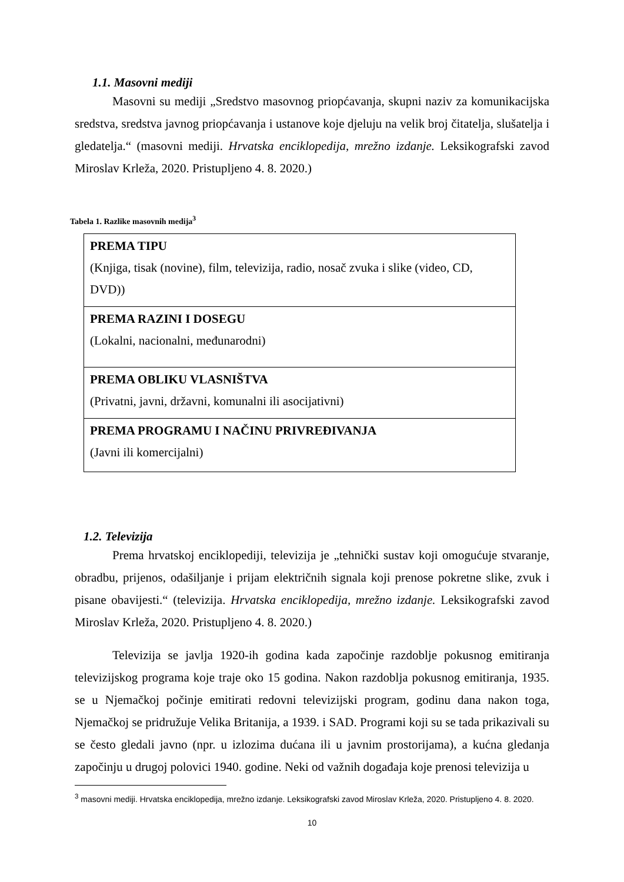1.1. Masovni mediji
Masovni su mediji „Sredstvo masovnog priopćavanja, skupni naziv za komunikacijska sredstva, sredstva javnog priopćavanja i ustanove koje djeluju na velik broj čitatelja, slušatelja i gledatelja.“ (masovni mediji. Hrvatska enciklopedija, mrežno izdanje. Leksikografski zavod Miroslav Krleža, 2020. Pristupljeno 4. 8. 2020.)
Tabela 1. Razlike masovnih medija<sup>3</sup>
| PREMA TIPU (Knjiga, tisak (novine), film, televizija, radio, nosač zvuka i slike (video, CD, DVD)) |
| PREMA RAZINI I DOSEGU (Lokalni, nacionalni, međunarodni) |
| PREMA OBLIKU VLASNIŠTVA (Privatni, javni, državni, komunalni ili asocijativni) |
| PREMA PROGRAMU I NAČINU PRIVREĐIVANJA (Javni ili komercijalni) |
1.2. Televizija
Prema hrvatskoj enciklopediji, televizija je „tehnički sustav koji omogućuje stvaranje, obradbu, prijenos, odašiljanje i prijam električnih signala koji prenose pokretne slike, zvuk i pisane obavijesti.“ (televizija. Hrvatska enciklopedija, mrežno izdanje. Leksikografski zavod Miroslav Krleža, 2020. Pristupljeno 4. 8. 2020.)
Televizija se javlja 1920-ih godina kada započinje razdoblje pokusnog emitiranja televizijskog programa koje traje oko 15 godina. Nakon razdoblja pokusnog emitiranja, 1935. se u Njemačkoj počinje emitirati redovni televizijski program, godinu dana nakon toga, Njemačkoj se pridružuje Velika Britanija, a 1939. i SAD. Programi koji su se tada prikazivali su se često gledali javno (npr. u izlozima dućana ili u javnim prostorijama), a kućna gledanja započinju u drugoj polovici 1940. godine. Neki od važnih događaja koje prenosi televizija u
<sup>3</sup> masovni mediji. Hrvatska enciklopedija, mrežno izdanje. Leksikografski zavod Miroslav Krleža, 2020. Pristupljeno 4. 8. 2020.
10